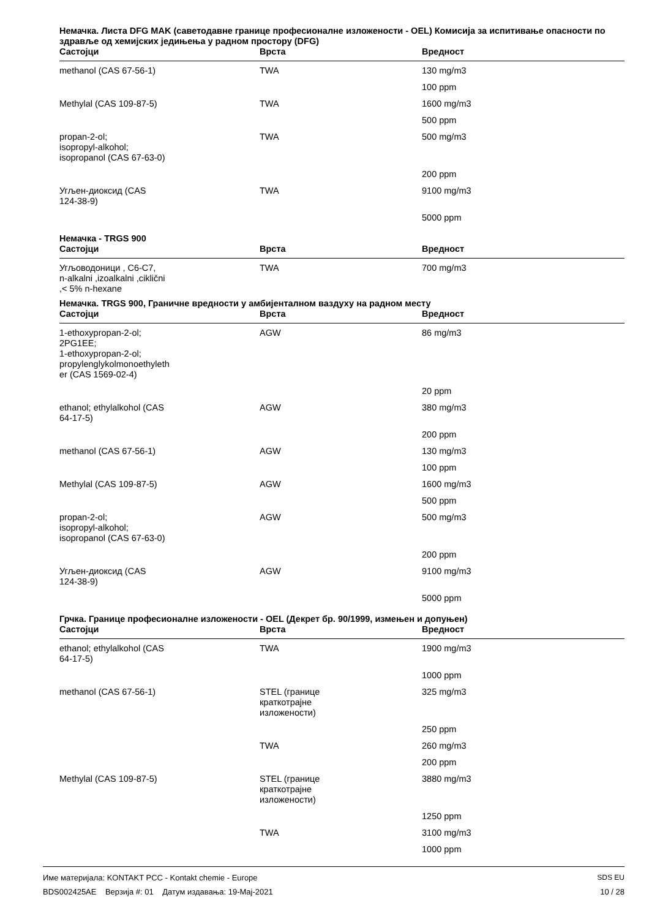Немачка. Листа DFG MAK (саветодавне границе професионалне изложености - OEL) Комисија за испитивање опасности по здравље од хемијских једињења у радном простору (DFG)
| Састојци | Врста | Вредност |
| --- | --- | --- |
| methanol (CAS 67-56-1) | TWA | 130 mg/m3 |
| | | 100 ppm |
| Methylal (CAS 109-87-5) | TWA | 1600 mg/m3 |
| | | 500 ppm |
| propan-2-ol; isopropyl-alkohol; isopropanol (CAS 67-63-0) | TWA | 500 mg/m3 |
| | | 200 ppm |
| Угљен-диоксид (CAS 124-38-9) | TWA | 9100 mg/m3 |
| | | 5000 ppm |
Немачка - TRGS 900
| Састојци | Врста | Вредност |
| --- | --- | --- |
| Угљоводоници , C6-C7, n-alkalni ,izoalkalni ,ciklični ,< 5% n-hexane | TWA | 700 mg/m3 |
Немачка. TRGS 900, Граничне вредности у амбијенталном ваздуху на радном месту
| Састојци | Врста | Вредност |
| --- | --- | --- |
| 1-ethoxypropan-2-ol; 2PG1EE; 1-ethoxypropan-2-ol; propylenglykolmonoethyleth er (CAS 1569-02-4) | AGW | 86 mg/m3 |
| | | 20 ppm |
| ethanol; ethylalkohol (CAS 64-17-5) | AGW | 380 mg/m3 |
| | | 200 ppm |
| methanol (CAS 67-56-1) | AGW | 130 mg/m3 |
| | | 100 ppm |
| Methylal (CAS 109-87-5) | AGW | 1600 mg/m3 |
| | | 500 ppm |
| propan-2-ol; isopropyl-alkohol; isopropanol (CAS 67-63-0) | AGW | 500 mg/m3 |
| | | 200 ppm |
| Угљен-диоксид (CAS 124-38-9) | AGW | 9100 mg/m3 |
| | | 5000 ppm |
Грчка. Границе професионалне изложености - OEL (Декрет бр. 90/1999, измењен и допуњен)
| Састојци | Врста | Вредност |
| --- | --- | --- |
| ethanol; ethylalkohol (CAS 64-17-5) | TWA | 1900 mg/m3 |
| | | 1000 ppm |
| methanol (CAS 67-56-1) | STEL (границе краткотрајне изложености) | 325 mg/m3 |
| | | 250 ppm |
| | TWA | 260 mg/m3 |
| | | 200 ppm |
| Methylal (CAS 109-87-5) | STEL (границе краткотрајне изложености) | 3880 mg/m3 |
| | | 1250 ppm |
| | TWA | 3100 mg/m3 |
| | | 1000 ppm |
Име материјала: KONTAKT PCC - Kontakt chemie - Europe
BDS002425AE Верзија #: 01 Датум издавања: 19-Maj-2021
SDS EU
10 / 28